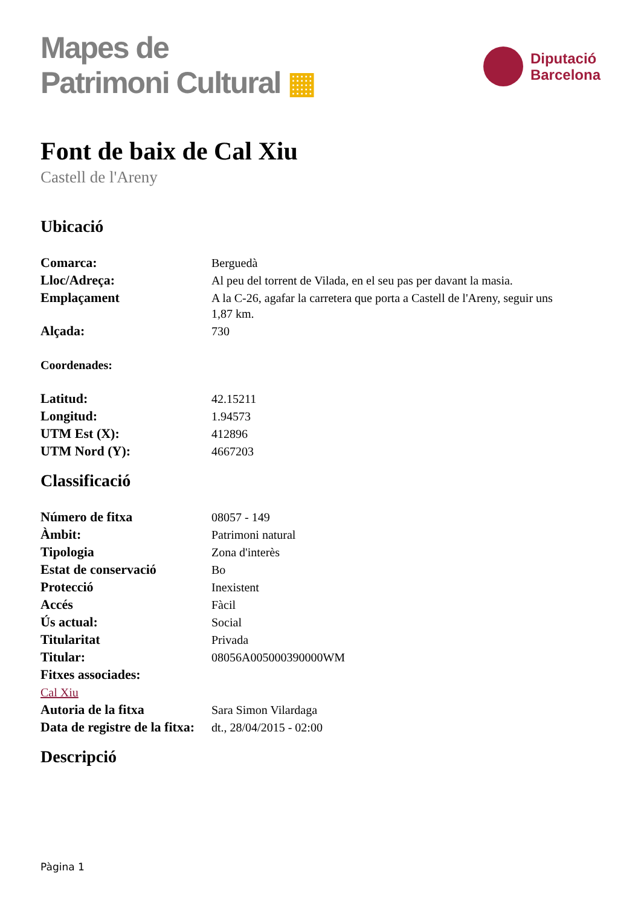Mapes de
Patrimoni Cultural ▦
Diputació
Barcelona
Font de baix de Cal Xiu
Castell de l'Areny
Ubicació
| Comarca: | Berguedà |
| Lloc/Adreça: | Al peu del torrent de Vilada, en el seu pas per davant la masia. |
| Emplaçament | A la C-26, agafar la carretera que porta a Castell de l'Areny, seguir uns 1,87 km. |
| Alçada: | 730 |
Coordenades:
| Latitud: | 42.15211 |
| Longitud: | 1.94573 |
| UTM Est (X): | 412896 |
| UTM Nord (Y): | 4667203 |
Classificació
| Número de fitxa | 08057 - 149 |
| Àmbit: | Patrimoni natural |
| Tipologia | Zona d'interès |
| Estat de conservació | Bo |
| Protecció | Inexistent |
| Accés | Fàcil |
| Ús actual: | Social |
| Titularitat | Privada |
| Titular: | 08056A005000390000WM |
| Fitxes associades: | |
| Cal Xiu | |
| Autoria de la fitxa | Sara Simon Vilardaga |
| Data de registre de la fitxa: | dt., 28/04/2015 - 02:00 |
Descripció
Pàgina 1